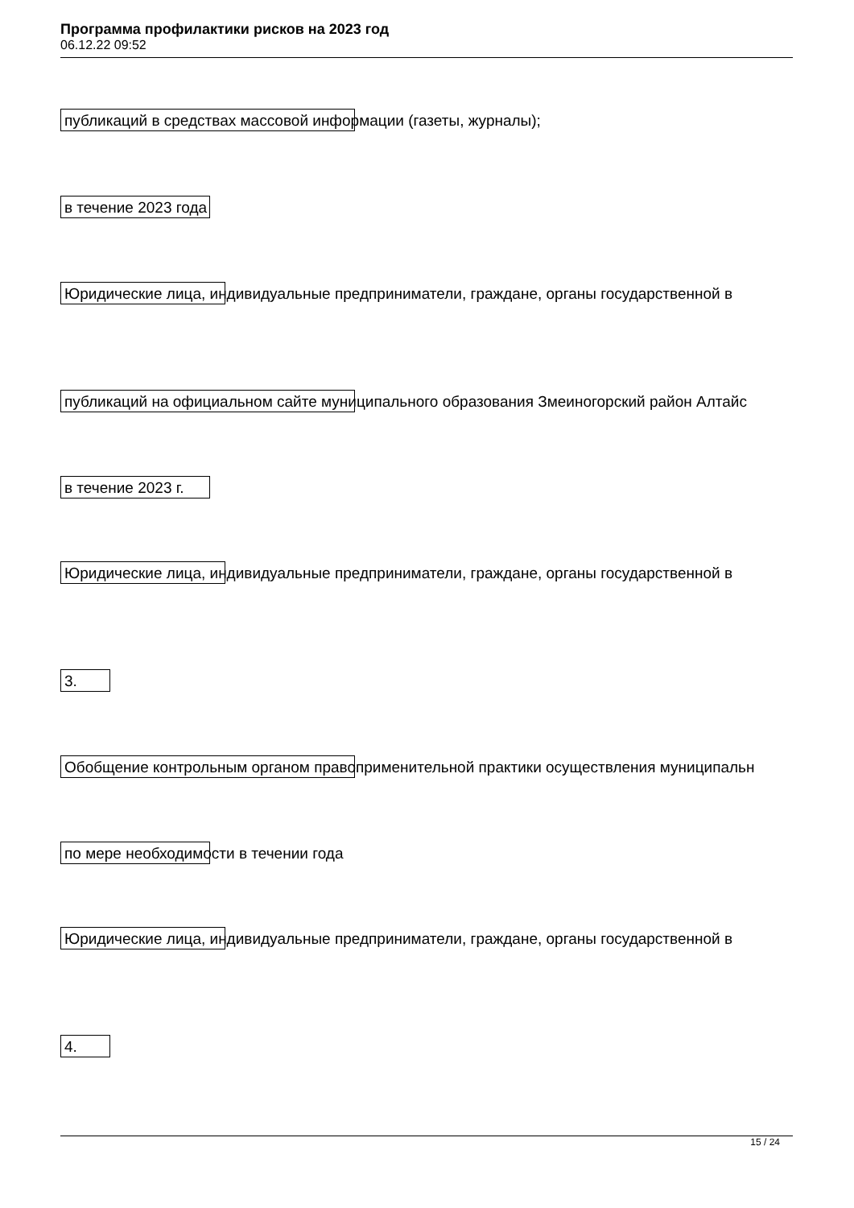Программа профилактики рисков на 2023 год
06.12.22 09:52
публикаций в средствах массовой информации (газеты, журналы);
в течение 2023 года
Юридические лица, индивидуальные предприниматели, граждане, органы государственной в
публикаций на официальном сайте муниципального образования Змеиногорский район Алтайс
в течение 2023 г.
Юридические лица, индивидуальные предприниматели, граждане, органы государственной в
3.
Обобщение контрольным органом правоприменительной практики осуществления муниципальн
по мере необходимости в течении года
Юридические лица, индивидуальные предприниматели, граждане, органы государственной в
4.
15 / 24